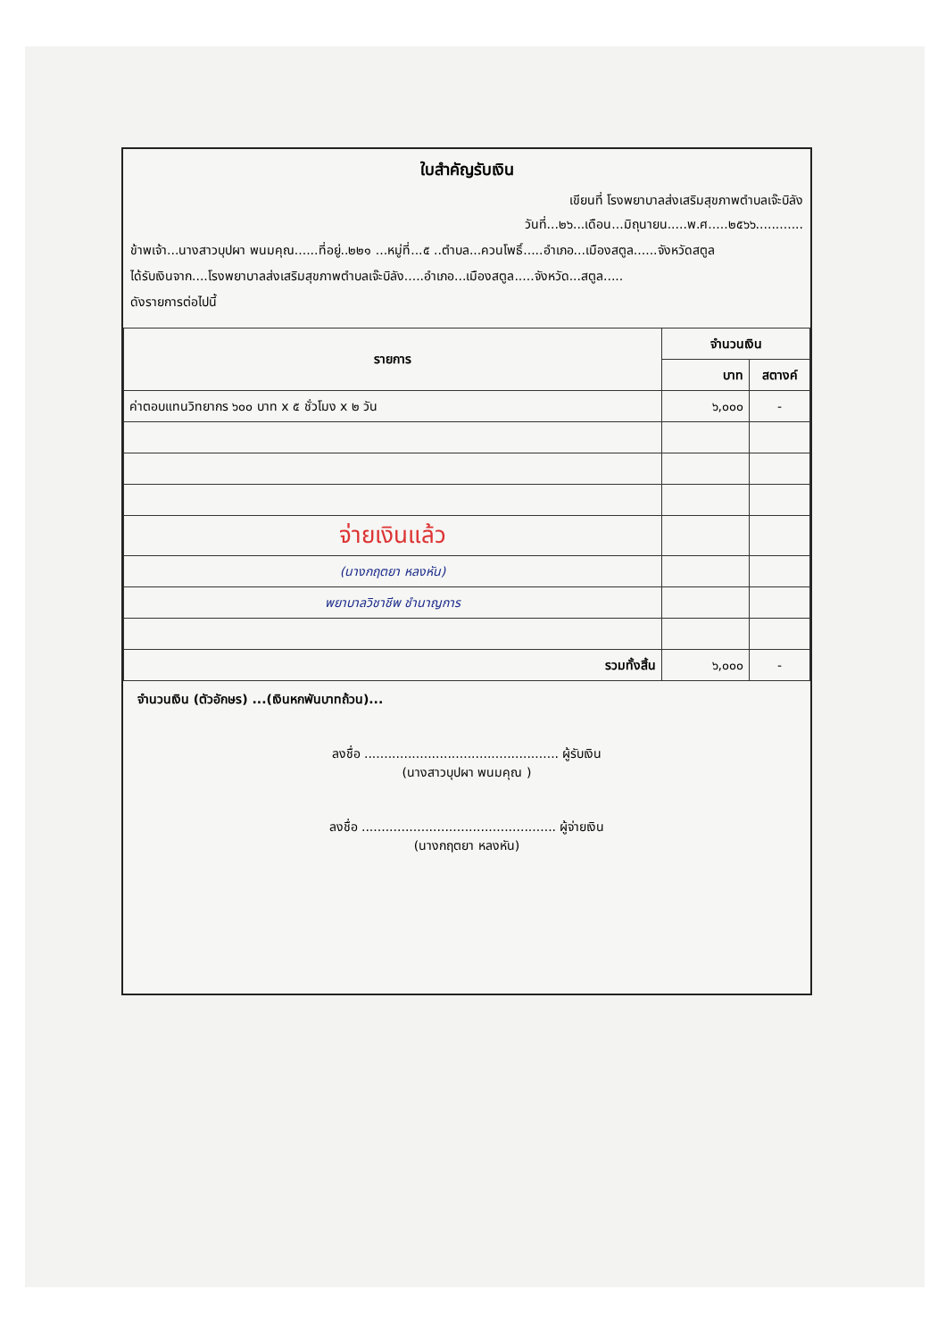ใบสำคัญรับเงิน
เขียนที่ โรงพยาบาลส่งเสริมสุขภาพตำบลเจ๊ะบิลัง
วันที่...๒๖...เดือน...มิถุนายน.....พ.ศ.....๒๕๖๖............
ข้าพเจ้า...นางสาวบุปผา พนมคุณ......ที่อยู่..๒๒๑ ...หมู่ที่...๕ ..ตำบล...ควนโพธิ์.....อำเภอ...เมืองสตูล......จังหวัดสตูล
ได้รับเงินจาก....โรงพยาบาลส่งเสริมสุขภาพตำบลเจ๊ะบิลัง.....อำเภอ...เมืองสตูล.....จังหวัด...สตูล.....
ดังรายการต่อไปนี้
| รายการ | จำนวนเงิน | |
| --- | --- | --- |
| | บาท | สตางค์ |
| ค่าตอบแทนวิทยากร ๖๐๐ บาท x ๕ ชั่วโมง x ๒ วัน | ๖,๐๐๐ | - |
| จ่ายเงินแล้ว | | |
| (นางกฤตยา หลงหัน) | | |
| พยาบาลวิชาชีพ ชำนาญการ | | |
| รวมทั้งสิ้น | ๖,๐๐๐ | - |
จำนวนเงิน (ตัวอักษร) ...(เงินหกพันบาทถ้วน)...
ลงชื่อ ................................................. ผู้รับเงิน
(นางสาวบุปผา พนมคุณ )
ลงชื่อ ................................................. ผู้จ่ายเงิน
(นางกฤตยา หลงหัน)